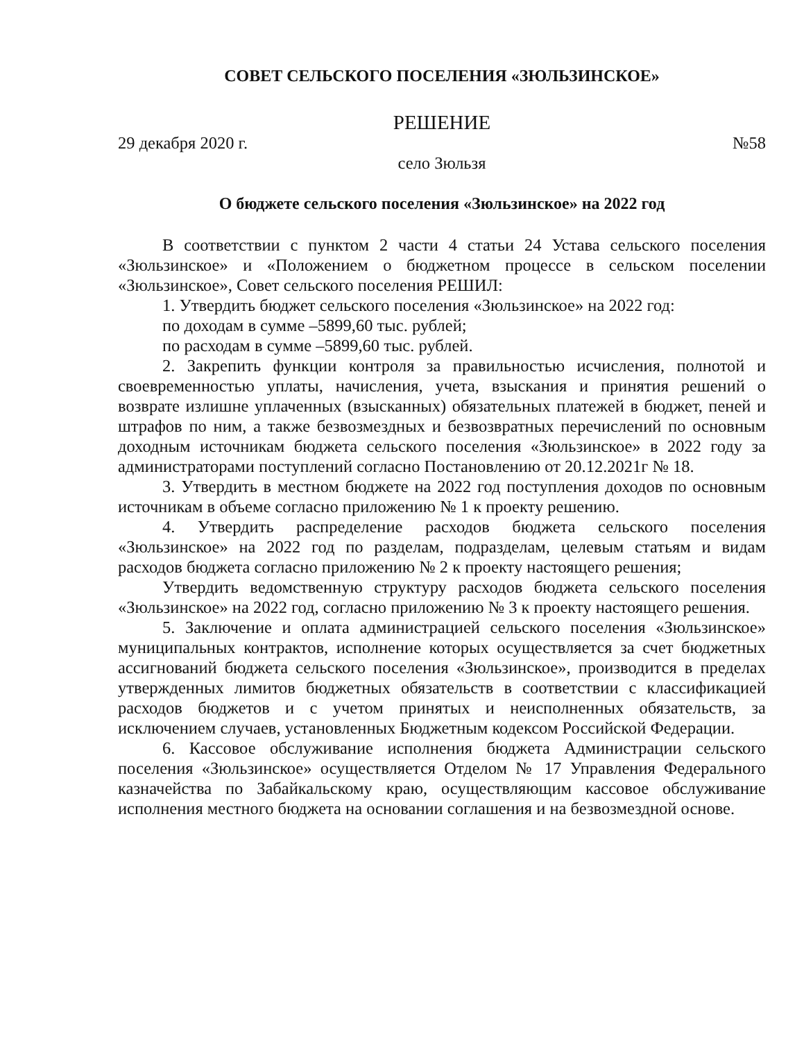СОВЕТ СЕЛЬСКОГО ПОСЕЛЕНИЯ «ЗЮЛЬЗИНСКОЕ»
РЕШЕНИЕ
29 декабря 2020 г. №58
село Зюльзя
О бюджете сельского поселения «Зюльзинское» на 2022 год
В соответствии с пунктом 2 части 4 статьи 24 Устава сельского поселения «Зюльзинское» и «Положением о бюджетном процессе в сельском поселении «Зюльзинское», Совет сельского поселения РЕШИЛ:
1. Утвердить бюджет сельского поселения «Зюльзинское» на 2022 год:
по доходам в сумме –5899,60 тыс. рублей;
по расходам в сумме –5899,60 тыс. рублей.
2. Закрепить функции контроля за правильностью исчисления, полнотой и своевременностью уплаты, начисления, учета, взыскания и принятия решений о возврате излишне уплаченных (взысканных) обязательных платежей в бюджет, пеней и штрафов по ним, а также безвозмездных и безвозвратных перечислений по основным доходным источникам бюджета сельского поселения «Зюльзинское» в 2022 году за администраторами поступлений согласно Постановлению от 20.12.2021г № 18.
3. Утвердить в местном бюджете на 2022 год поступления доходов по основным источникам в объеме согласно приложению № 1 к проекту решению.
4. Утвердить распределение расходов бюджета сельского поселения «Зюльзинское» на 2022 год по разделам, подразделам, целевым статьям и видам расходов бюджета согласно приложению № 2 к проекту настоящего решения;
Утвердить ведомственную структуру расходов бюджета сельского поселения «Зюльзинское» на 2022 год, согласно приложению № 3 к проекту настоящего решения.
5. Заключение и оплата администрацией сельского поселения «Зюльзинское» муниципальных контрактов, исполнение которых осуществляется за счет бюджетных ассигнований бюджета сельского поселения «Зюльзинское», производится в пределах утвержденных лимитов бюджетных обязательств в соответствии с классификацией расходов бюджетов и с учетом принятых и неисполненных обязательств, за исключением случаев, установленных Бюджетным кодексом Российской Федерации.
6. Кассовое обслуживание исполнения бюджета Администрации сельского поселения «Зюльзинское» осуществляется Отделом № 17 Управления Федерального казначейства по Забайкальскому краю, осуществляющим кассовое обслуживание исполнения местного бюджета на основании соглашения и на безвозмездной основе.